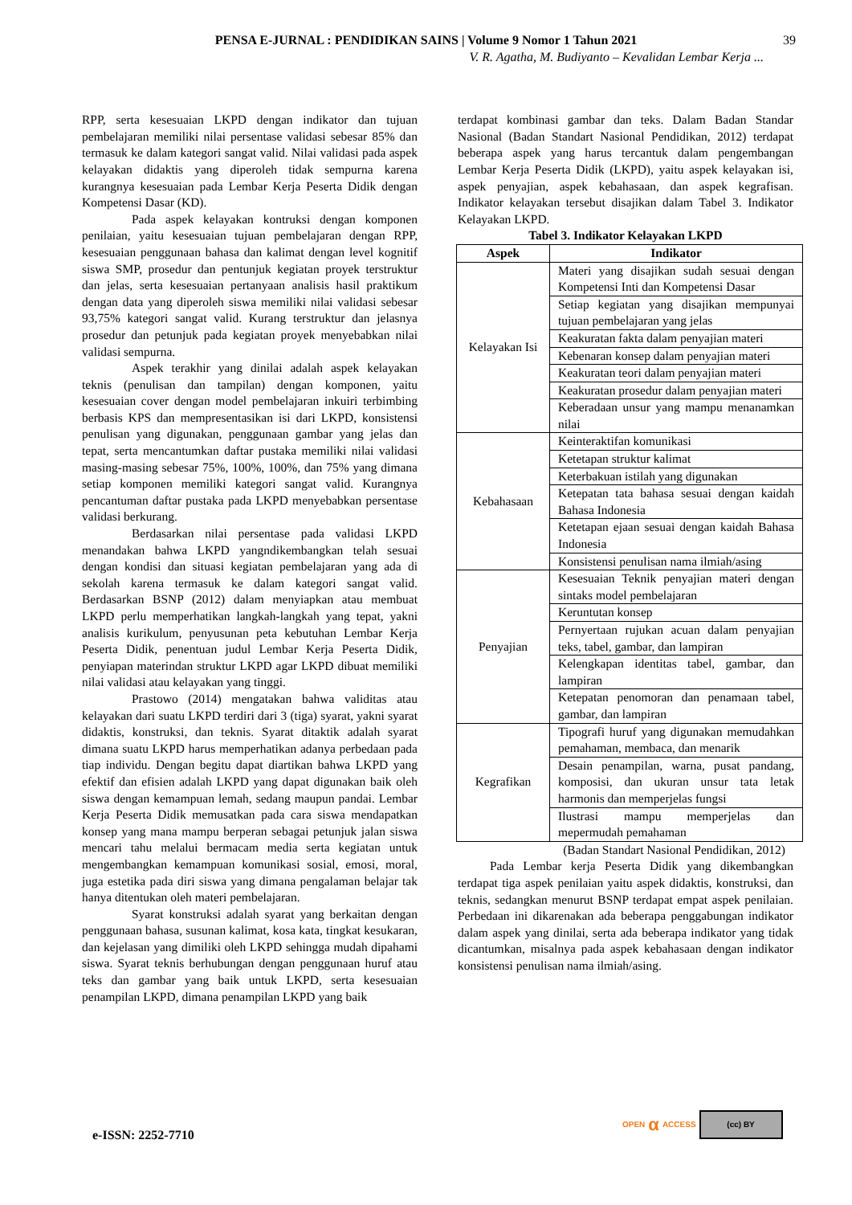PENSA E-JURNAL : PENDIDIKAN SAINS | Volume 9 Nomor 1 Tahun 2021 39
V. R. Agatha, M. Budiyanto – Kevalidan Lembar Kerja ...
RPP, serta kesesuaian LKPD dengan indikator dan tujuan pembelajaran memiliki nilai persentase validasi sebesar 85% dan termasuk ke dalam kategori sangat valid. Nilai validasi pada aspek kelayakan didaktis yang diperoleh tidak sempurna karena kurangnya kesesuaian pada Lembar Kerja Peserta Didik dengan Kompetensi Dasar (KD).
Pada aspek kelayakan kontruksi dengan komponen penilaian, yaitu kesesuaian tujuan pembelajaran dengan RPP, kesesuaian penggunaan bahasa dan kalimat dengan level kognitif siswa SMP, prosedur dan pentunjuk kegiatan proyek terstruktur dan jelas, serta kesesuaian pertanyaan analisis hasil praktikum dengan data yang diperoleh siswa memiliki nilai validasi sebesar 93,75% kategori sangat valid. Kurang terstruktur dan jelasnya prosedur dan petunjuk pada kegiatan proyek menyebabkan nilai validasi sempurna.
Aspek terakhir yang dinilai adalah aspek kelayakan teknis (penulisan dan tampilan) dengan komponen, yaitu kesesuaian cover dengan model pembelajaran inkuiri terbimbing berbasis KPS dan mempresentasikan isi dari LKPD, konsistensi penulisan yang digunakan, penggunaan gambar yang jelas dan tepat, serta mencantumkan daftar pustaka memiliki nilai validasi masing-masing sebesar 75%, 100%, 100%, dan 75% yang dimana setiap komponen memiliki kategori sangat valid. Kurangnya pencantuman daftar pustaka pada LKPD menyebabkan persentase validasi berkurang.
Berdasarkan nilai persentase pada validasi LKPD menandakan bahwa LKPD yangndikembangkan telah sesuai dengan kondisi dan situasi kegiatan pembelajaran yang ada di sekolah karena termasuk ke dalam kategori sangat valid. Berdasarkan BSNP (2012) dalam menyiapkan atau membuat LKPD perlu memperhatikan langkah-langkah yang tepat, yakni analisis kurikulum, penyusunan peta kebutuhan Lembar Kerja Peserta Didik, penentuan judul Lembar Kerja Peserta Didik, penyiapan materindan struktur LKPD agar LKPD dibuat memiliki nilai validasi atau kelayakan yang tinggi.
Prastowo (2014) mengatakan bahwa validitas atau kelayakan dari suatu LKPD terdiri dari 3 (tiga) syarat, yakni syarat didaktis, konstruksi, dan teknis. Syarat ditaktik adalah syarat dimana suatu LKPD harus memperhatikan adanya perbedaan pada tiap individu. Dengan begitu dapat diartikan bahwa LKPD yang efektif dan efisien adalah LKPD yang dapat digunakan baik oleh siswa dengan kemampuan lemah, sedang maupun pandai. Lembar Kerja Peserta Didik memusatkan pada cara siswa mendapatkan konsep yang mana mampu berperan sebagai petunjuk jalan siswa mencari tahu melalui bermacam media serta kegiatan untuk mengembangkan kemampuan komunikasi sosial, emosi, moral, juga estetika pada diri siswa yang dimana pengalaman belajar tak hanya ditentukan oleh materi pembelajaran.
Syarat konstruksi adalah syarat yang berkaitan dengan penggunaan bahasa, susunan kalimat, kosa kata, tingkat kesukaran, dan kejelasan yang dimiliki oleh LKPD sehingga mudah dipahami siswa. Syarat teknis berhubungan dengan penggunaan huruf atau teks dan gambar yang baik untuk LKPD, serta kesesuaian penampilan LKPD, dimana penampilan LKPD yang baik
terdapat kombinasi gambar dan teks. Dalam Badan Standar Nasional (Badan Standart Nasional Pendidikan, 2012) terdapat beberapa aspek yang harus tercantuk dalam pengembangan Lembar Kerja Peserta Didik (LKPD), yaitu aspek kelayakan isi, aspek penyajian, aspek kebahasaan, dan aspek kegrafisan. Indikator kelayakan tersebut disajikan dalam Tabel 3. Indikator Kelayakan LKPD.
Tabel 3. Indikator Kelayakan LKPD
| Aspek | Indikator |
| --- | --- |
| Kelayakan Isi | Materi yang disajikan sudah sesuai dengan Kompetensi Inti dan Kompetensi Dasar |
| | Setiap kegiatan yang disajikan mempunyai tujuan pembelajaran yang jelas |
| | Keakuratan fakta dalam penyajian materi |
| | Kebenaran konsep dalam penyajian materi |
| | Keakuratan teori dalam penyajian materi |
| | Keakuratan prosedur dalam penyajian materi |
| | Keberadaan unsur yang mampu menanamkan nilai |
| Kebahasaan | Keinteraktifan komunikasi |
| | Ketetapan struktur kalimat |
| | Keterbakuan istilah yang digunakan |
| | Ketepatan tata bahasa sesuai dengan kaidah Bahasa Indonesia |
| | Ketetapan ejaan sesuai dengan kaidah Bahasa Indonesia |
| | Konsistensi penulisan nama ilmiah/asing |
| Penyajian | Kesesuaian Teknik penyajian materi dengan sintaks model pembelajaran |
| | Keruntutan konsep |
| | Pernyertaan rujukan acuan dalam penyajian teks, tabel, gambar, dan lampiran |
| | Kelengkapan identitas tabel, gambar, dan lampiran |
| | Ketepatan penomoran dan penamaan tabel, gambar, dan lampiran |
| Kegrafikan | Tipografi huruf yang digunakan memudahkan pemahaman, membaca, dan menarik |
| | Desain penampilan, warna, pusat pandang, komposisi, dan ukuran unsur tata letak harmonis dan memperjelas fungsi |
| | Ilustrasi mampu memperjelas dan mepermudah pemahaman |
(Badan Standart Nasional Pendidikan, 2012)
Pada Lembar kerja Peserta Didik yang dikembangkan terdapat tiga aspek penilaian yaitu aspek didaktis, konstruksi, dan teknis, sedangkan menurut BSNP terdapat empat aspek penilaian. Perbedaan ini dikarenakan ada beberapa penggabungan indikator dalam aspek yang dinilai, serta ada beberapa indikator yang tidak dicantumkan, misalnya pada aspek kebahasaan dengan indikator konsistensi penulisan nama ilmiah/asing.
OPEN α ACCESS
(cc) BY
e-ISSN: 2252-7710